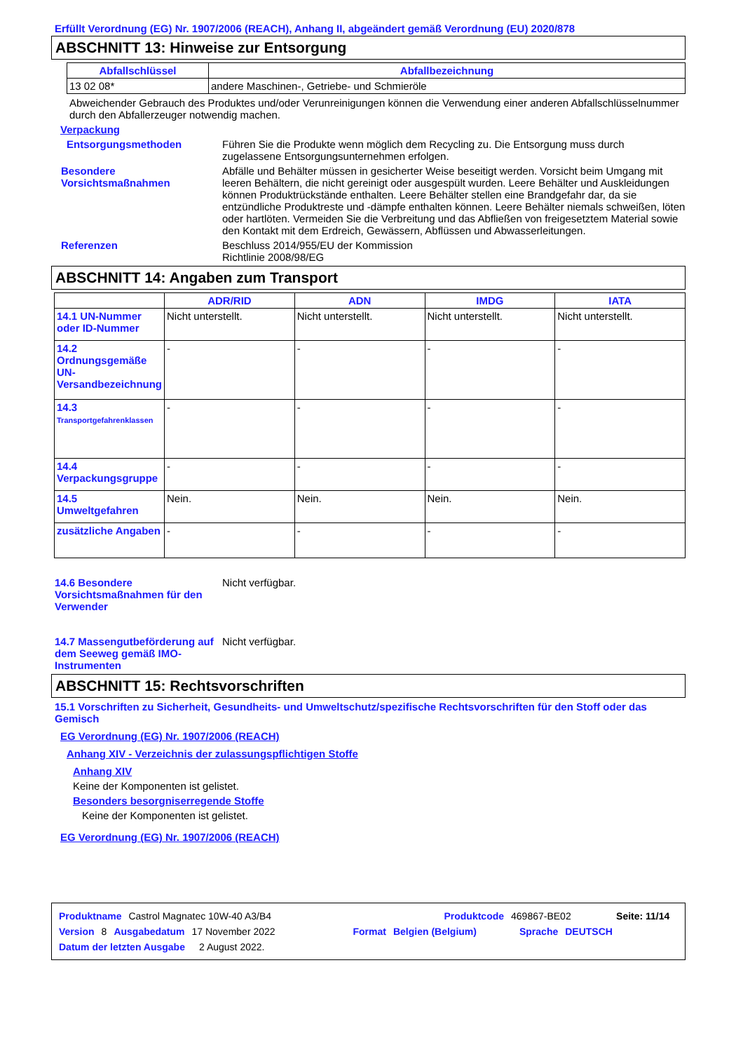Erfüllt Verordnung (EG) Nr. 1907/2006 (REACH), Anhang II, abgeändert gemäß Verordnung (EU) 2020/878
ABSCHNITT 13: Hinweise zur Entsorgung
| Abfallschlüssel | Abfallbezeichnung |
| --- | --- |
| 13 02 08* | andere Maschinen-, Getriebe- und Schmieröle |
Abweichender Gebrauch des Produktes und/oder Verunreinigungen können die Verwendung einer anderen Abfallschlüsselnummer durch den Abfallerzeuger notwendig machen.
Verpackung
Entsorgungsmethoden Führen Sie die Produkte wenn möglich dem Recycling zu. Die Entsorgung muss durch zugelassene Entsorgungsunternehmen erfolgen.
Besondere Vorsichtsmaßnahmen
Abfälle und Behälter müssen in gesicherter Weise beseitigt werden. Vorsicht beim Umgang mit leeren Behältern, die nicht gereinigt oder ausgespült wurden. Leere Behälter und Auskleidungen können Produktrückstände enthalten. Leere Behälter stellen eine Brandgefahr dar, da sie entzündliche Produktreste und -dämpfe enthalten können. Leere Behälter niemals schweißen, löten oder hartlöten. Vermeiden Sie die Verbreitung und das Abfließen von freigesetztem Material sowie den Kontakt mit dem Erdreich, Gewässern, Abflüssen und Abwasserleitungen.
Referenzen Beschluss 2014/955/EU der Kommission
Richtlinie 2008/98/EG
ABSCHNITT 14: Angaben zum Transport
| | ADR/RID | ADN | IMDG | IATA |
| --- | --- | --- | --- | --- |
| 14.1 UN-Nummer oder ID-Nummer | Nicht unterstellt. | Nicht unterstellt. | Nicht unterstellt. | Nicht unterstellt. |
| 14.2 Ordnungsgemäße UN-Versandbezeichnung | - | - | - | - |
| 14.3 Transportgefahrenklassen | - | - | - | - |
| 14.4 Verpackungsgruppe | - | - | - | - |
| 14.5 Umweltgefahren | Nein. | Nein. | Nein. | Nein. |
| zusätzliche Angaben | - | - | - | - |
14.6 Besondere Vorsichtsmaßnahmen für den Verwender
Nicht verfügbar.
14.7 Massengutbeförderung auf dem Seeweg gemäß IMO-Instrumenten
Nicht verfügbar.
ABSCHNITT 15: Rechtsvorschriften
15.1 Vorschriften zu Sicherheit, Gesundheits- und Umweltschutz/spezifische Rechtsvorschriften für den Stoff oder das Gemisch
EG Verordnung (EG) Nr. 1907/2006 (REACH)
Anhang XIV - Verzeichnis der zulassungspflichtigen Stoffe
Anhang XIV
Keine der Komponenten ist gelistet.
Besonders besorgniserregende Stoffe
Keine der Komponenten ist gelistet.
EG Verordnung (EG) Nr. 1907/2006 (REACH)
Produktname Castrol Magnatec 10W-40 A3/B4 Produktcode 469867-BE02 Seite: 11/14
Version 8 Ausgabedatum 17 November 2022 Format Belgien (Belgium) Sprache DEUTSCH
Datum der letzten Ausgabe 2 August 2022.